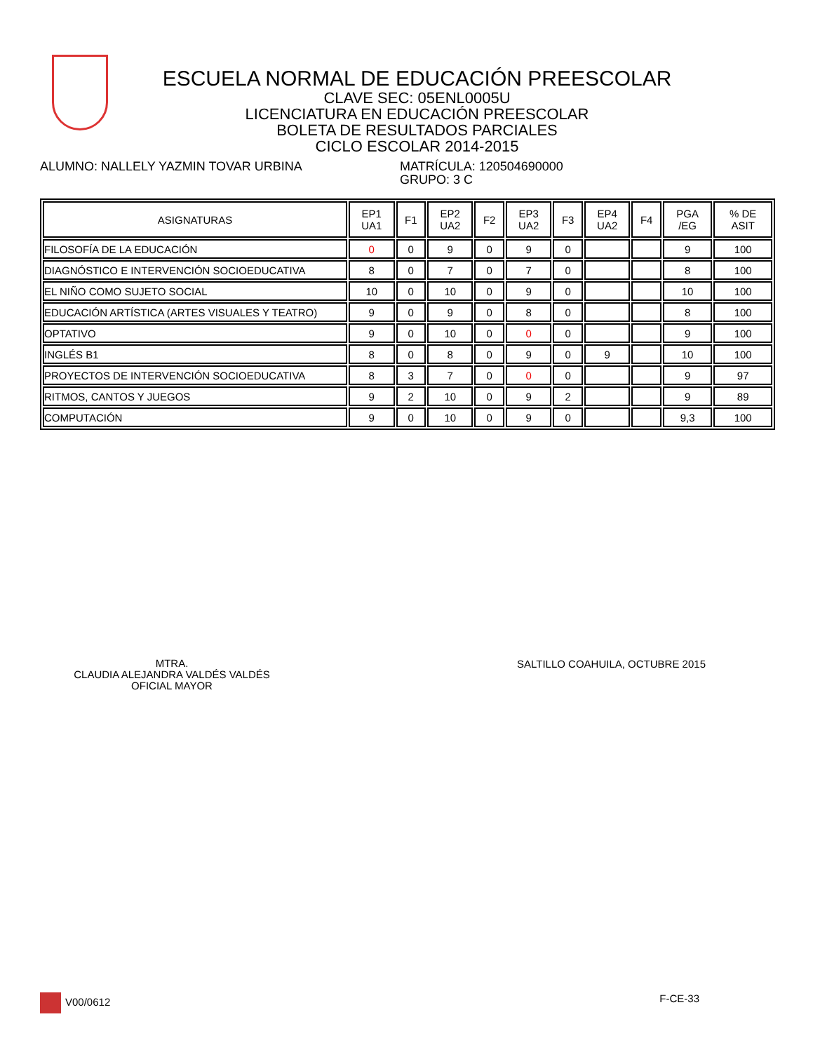ESCUELA NORMAL DE EDUCACIÓN PREESCOLAR
CLAVE SEC: 05ENL0005U
LICENCIATURA EN EDUCACIÓN PREESCOLAR
BOLETA DE RESULTADOS PARCIALES
CICLO ESCOLAR 2014-2015
ALUMNO: NALLELY YAZMIN TOVAR URBINA MATRÍCULA: 120504690000
GRUPO: 3 C
| ASIGNATURAS | EP1 UA1 | F1 | EP2 UA2 | F2 | EP3 UA2 | F3 | EP4 UA2 | F4 | PGA /EG | % DE ASIT |
| --- | --- | --- | --- | --- | --- | --- | --- | --- | --- | --- |
| FILOSOFÍA DE LA EDUCACIÓN | 0 | 0 | 9 | 0 | 9 | 0 | | | 9 | 100 |
| DIAGNÓSTICO E INTERVENCIÓN SOCIOEDUCATIVA | 8 | 0 | 7 | 0 | 7 | 0 | | | 8 | 100 |
| EL NIÑO COMO SUJETO SOCIAL | 10 | 0 | 10 | 0 | 9 | 0 | | | 10 | 100 |
| EDUCACIÓN ARTÍSTICA (ARTES VISUALES Y TEATRO) | 9 | 0 | 9 | 0 | 8 | 0 | | | 8 | 100 |
| OPTATIVO | 9 | 0 | 10 | 0 | 0 | 0 | | | 9 | 100 |
| INGLÉS B1 | 8 | 0 | 8 | 0 | 9 | 0 | 9 | | 10 | 100 |
| PROYECTOS DE INTERVENCIÓN SOCIOEDUCATIVA | 8 | 3 | 7 | 0 | 0 | 0 | | | 9 | 97 |
| RITMOS, CANTOS Y JUEGOS | 9 | 2 | 10 | 0 | 9 | 2 | | | 9 | 89 |
| COMPUTACIÓN | 9 | 0 | 10 | 0 | 9 | 0 | | | 9,3 | 100 |
MTRA.
CLAUDIA ALEJANDRA VALDÉS VALDÉS
OFICIAL MAYOR
SALTILLO COAHUILA, OCTUBRE 2015
V00/0612 F-CE-33